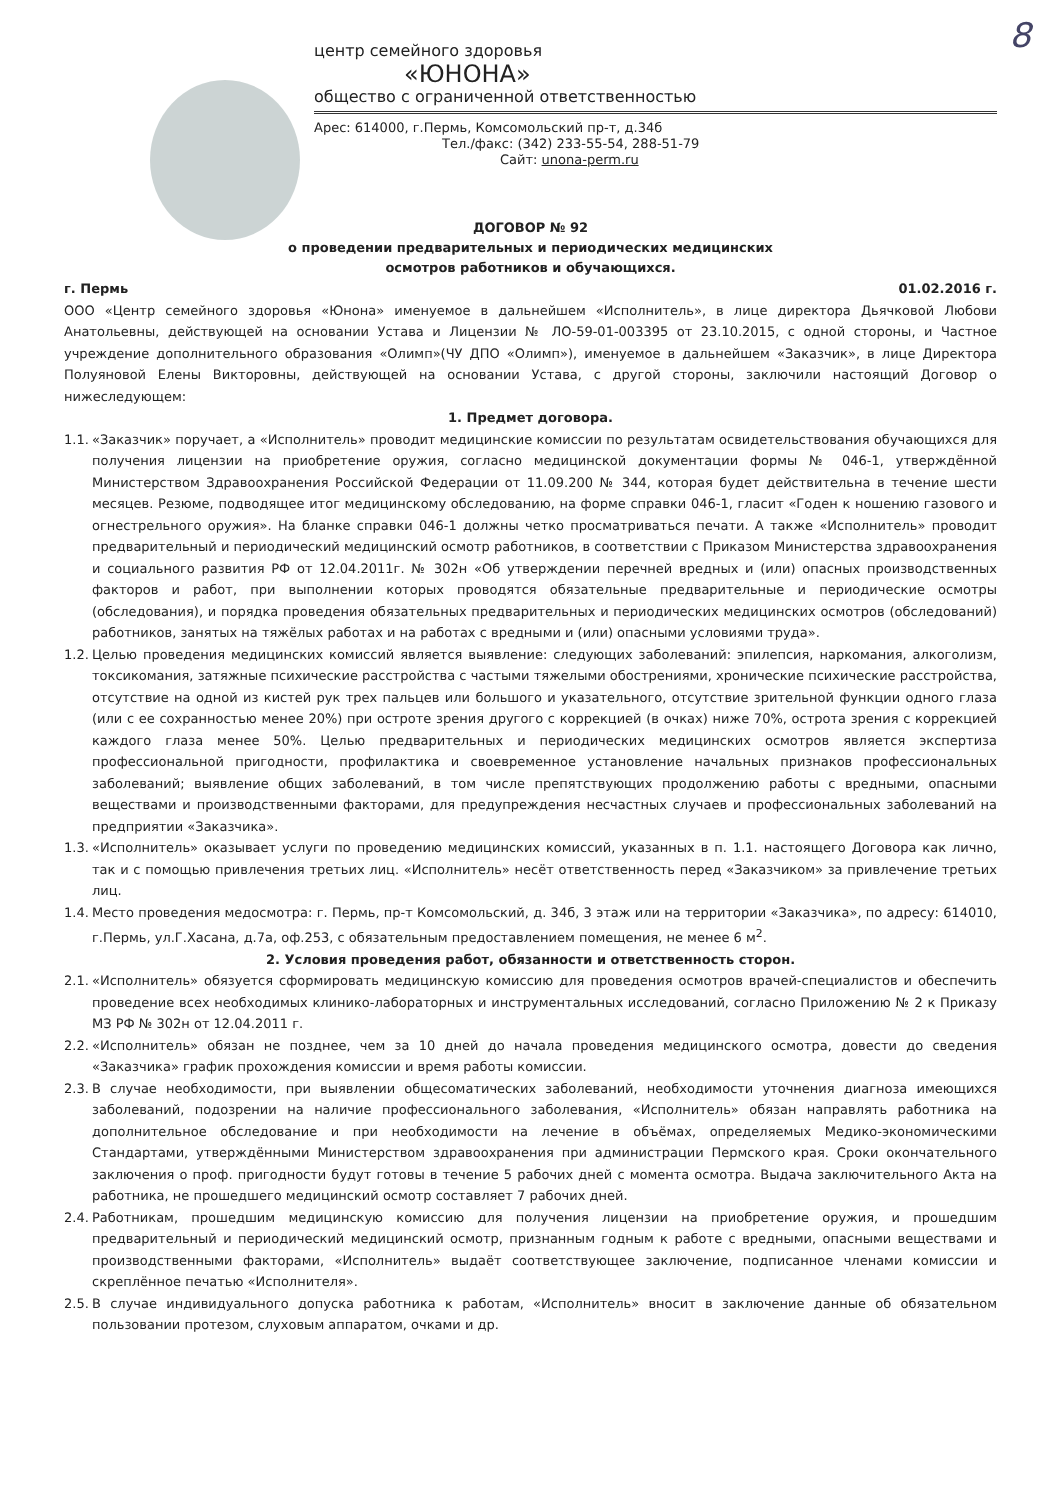8
центр семейного здоровья
«ЮНОНА»
общество с ограниченной ответственностью
Арес: 614000, г.Пермь, Комсомольский пр-т, д.34б
Тел./факс: (342) 233-55-54, 288-51-79
Сайт: unona-perm.ru
ДОГОВОР № 92
о проведении предварительных и периодических медицинских
осмотров работников и обучающихся.
г. Пермь 01.02.2016 г.
ООО «Центр семейного здоровья «Юнона» именуемое в дальнейшем «Исполнитель», в лице директора Дьячковой Любови Анатольевны, действующей на основании Устава и Лицензии № ЛО-59-01-003395 от 23.10.2015, с одной стороны, и Частное учреждение дополнительного образования «Олимп»(ЧУ ДПО «Олимп»), именуемое в дальнейшем «Заказчик», в лице Директора Полуяновой Елены Викторовны, действующей на основании Устава, с другой стороны, заключили настоящий Договор о нижеследующем:
1. Предмет договора.
1.1.
«Заказчик» поручает, а «Исполнитель» проводит медицинские комиссии по результатам освидетельствования обучающихся для получения лицензии на приобретение оружия, согласно медицинской документации формы № 046-1, утверждённой Министерством Здравоохранения Российской Федерации от 11.09.200 № 344, которая будет действительна в течение шести месяцев. Резюме, подводящее итог медицинскому обследованию, на форме справки 046-1, гласит «Годен к ношению газового и огнестрельного оружия». На бланке справки 046-1 должны четко просматриваться печати. А также «Исполнитель» проводит предварительный и периодический медицинский осмотр работников, в соответствии с Приказом Министерства здравоохранения и социального развития РФ от 12.04.2011г. № 302н «Об утверждении перечней вредных и (или) опасных производственных факторов и работ, при выполнении которых проводятся обязательные предварительные и периодические осмотры (обследования), и порядка проведения обязательных предварительных и периодических медицинских осмотров (обследований) работников, занятых на тяжёлых работах и на работах с вредными и (или) опасными условиями труда».
1.2.
Целью проведения медицинских комиссий является выявление: следующих заболеваний: эпилепсия, наркомания, алкоголизм, токсикомания, затяжные психические расстройства с частыми тяжелыми обострениями, хронические психические расстройства, отсутствие на одной из кистей рук трех пальцев или большого и указательного, отсутствие зрительной функции одного глаза (или с ее сохранностью менее 20%) при остроте зрения другого с коррекцией (в очках) ниже 70%, острота зрения с коррекцией каждого глаза менее 50%. Целью предварительных и периодических медицинских осмотров является экспертиза профессиональной пригодности, профилактика и своевременное установление начальных признаков профессиональных заболеваний; выявление общих заболеваний, в том числе препятствующих продолжению работы с вредными, опасными веществами и производственными факторами, для предупреждения несчастных случаев и профессиональных заболеваний на предприятии «Заказчика».
1.3.
«Исполнитель» оказывает услуги по проведению медицинских комиссий, указанных в п. 1.1. настоящего Договора как лично, так и с помощью привлечения третьих лиц. «Исполнитель» несёт ответственность перед «Заказчиком» за привлечение третьих лиц.
1.4.
Место проведения медосмотра: г. Пермь, пр-т Комсомольский, д. 34б, 3 этаж или на территории «Заказчика», по адресу: 614010, г.Пермь, ул.Г.Хасана, д.7а, оф.253, с обязательным предоставлением помещения, не менее 6 м<sup>2</sup>.
2. Условия проведения работ, обязанности и ответственность сторон.
2.1.
«Исполнитель» обязуется сформировать медицинскую комиссию для проведения осмотров врачей-специалистов и обеспечить проведение всех необходимых клинико-лабораторных и инструментальных исследований, согласно Приложению № 2 к Приказу МЗ РФ № 302н от 12.04.2011 г.
2.2.
«Исполнитель» обязан не позднее, чем за 10 дней до начала проведения медицинского осмотра, довести до сведения «Заказчика» график прохождения комиссии и время работы комиссии.
2.3.
В случае необходимости, при выявлении общесоматических заболеваний, необходимости уточнения диагноза имеющихся заболеваний, подозрении на наличие профессионального заболевания, «Исполнитель» обязан направлять работника на дополнительное обследование и при необходимости на лечение в объёмах, определяемых Медико-экономическими Стандартами, утверждёнными Министерством здравоохранения при администрации Пермского края. Сроки окончательного заключения о проф. пригодности будут готовы в течение 5 рабочих дней с момента осмотра. Выдача заключительного Акта на работника, не прошедшего медицинский осмотр составляет 7 рабочих дней.
2.4.
Работникам, прошедшим медицинскую комиссию для получения лицензии на приобретение оружия, и прошедшим предварительный и периодический медицинский осмотр, признанным годным к работе с вредными, опасными веществами и производственными факторами, «Исполнитель» выдаёт соответствующее заключение, подписанное членами комиссии и скреплённое печатью «Исполнителя».
2.5.
В случае индивидуального допуска работника к работам, «Исполнитель» вносит в заключение данные об обязательном пользовании протезом, слуховым аппаратом, очками и др.